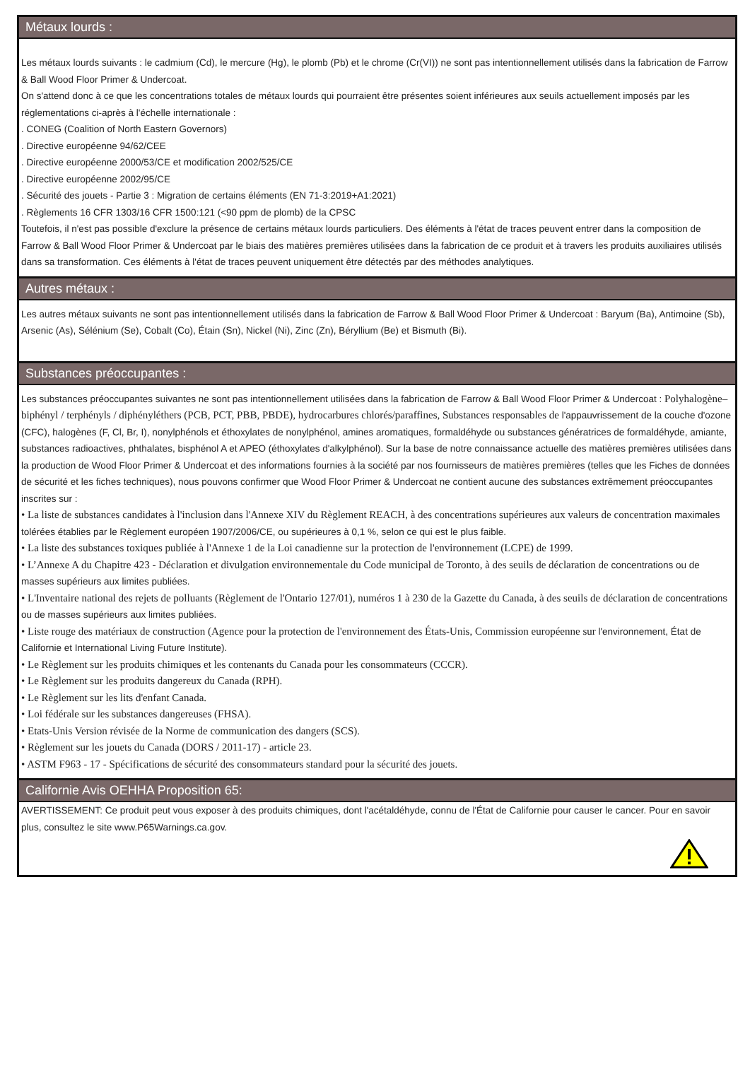Métaux lourds :
Les métaux lourds suivants : le cadmium (Cd), le mercure (Hg), le plomb (Pb) et le chrome (Cr(VI)) ne sont pas intentionnellement utilisés dans la fabrication de Farrow & Ball Wood Floor Primer & Undercoat.
On s'attend donc à ce que les concentrations totales de métaux lourds qui pourraient être présentes soient inférieures aux seuils actuellement imposés par les réglementations ci-après à l'échelle internationale :
. CONEG (Coalition of North Eastern Governors)
. Directive européenne 94/62/CEE
. Directive européenne 2000/53/CE et modification 2002/525/CE
. Directive européenne 2002/95/CE
. Sécurité des jouets - Partie 3 : Migration de certains éléments (EN 71-3:2019+A1:2021)
. Règlements 16 CFR 1303/16 CFR 1500:121 (<90 ppm de plomb) de la CPSC
Toutefois, il n'est pas possible d'exclure la présence de certains métaux lourds particuliers. Des éléments à l'état de traces peuvent entrer dans la composition de Farrow & Ball Wood Floor Primer & Undercoat par le biais des matières premières utilisées dans la fabrication de ce produit et à travers les produits auxiliaires utilisés dans sa transformation. Ces éléments à l'état de traces peuvent uniquement être détectés par des méthodes analytiques.
Autres métaux :
Les autres métaux suivants ne sont pas intentionnellement utilisés dans la fabrication de Farrow & Ball Wood Floor Primer & Undercoat : Baryum (Ba), Antimoine (Sb), Arsenic (As), Sélénium (Se), Cobalt (Co), Étain (Sn), Nickel (Ni), Zinc (Zn), Béryllium (Be) et Bismuth (Bi).
Substances préoccupantes :
Les substances préoccupantes suivantes ne sont pas intentionnellement utilisées dans la fabrication de Farrow & Ball Wood Floor Primer & Undercoat : Polyhalogène–biphényl / terphényls / diphényléthers (PCB, PCT, PBB, PBDE), hydrocarbures chlorés/paraffines, Substances responsables de l'appauvrissement de la couche d'ozone (CFC), halogènes (F, Cl, Br, I), nonylphénols et éthoxylates de nonylphénol, amines aromatiques, formaldéhyde ou substances génératrices de formaldéhyde, amiante, substances radioactives, phthalates, bisphénol A et APEO (éthoxylates d'alkylphénol). Sur la base de notre connaissance actuelle des matières premières utilisées dans la production de Wood Floor Primer & Undercoat et des informations fournies à la société par nos fournisseurs de matières premières (telles que les Fiches de données de sécurité et les fiches techniques), nous pouvons confirmer que Wood Floor Primer & Undercoat ne contient aucune des substances extrêmement préoccupantes inscrites sur :
• La liste de substances candidates à l'inclusion dans l'Annexe XIV du Règlement REACH, à des concentrations supérieures aux valeurs de concentration maximales tolérées établies par le Règlement européen 1907/2006/CE, ou supérieures à 0,1 %, selon ce qui est le plus faible.
• La liste des substances toxiques publiée à l'Annexe 1 de la Loi canadienne sur la protection de l'environnement (LCPE) de 1999.
• L’Annexe A du Chapitre 423 - Déclaration et divulgation environnementale du Code municipal de Toronto, à des seuils de déclaration de concentrations ou de masses supérieurs aux limites publiées.
• L'Inventaire national des rejets de polluants (Règlement de l'Ontario 127/01), numéros 1 à 230 de la Gazette du Canada, à des seuils de déclaration de concentrations ou de masses supérieurs aux limites publiées.
• Liste rouge des matériaux de construction (Agence pour la protection de l'environnement des États-Unis, Commission européenne sur l'environnement, État de Californie et International Living Future Institute).
• Le Règlement sur les produits chimiques et les contenants du Canada pour les consommateurs (CCCR).
• Le Règlement sur les produits dangereux du Canada (RPH).
• Le Règlement sur les lits d'enfant Canada.
• Loi fédérale sur les substances dangereuses (FHSA).
• Etats-Unis Version révisée de la Norme de communication des dangers (SCS).
• Règlement sur les jouets du Canada (DORS / 2011-17) - article 23.
• ASTM F963 - 17 - Spécifications de sécurité des consommateurs standard pour la sécurité des jouets.
Californie Avis OEHHA Proposition 65:
AVERTISSEMENT: Ce produit peut vous exposer à des produits chimiques, dont l'acétaldéhyde, connu de l'État de Californie pour causer le cancer. Pour en savoir plus, consultez le site www.P65Warnings.ca.gov.